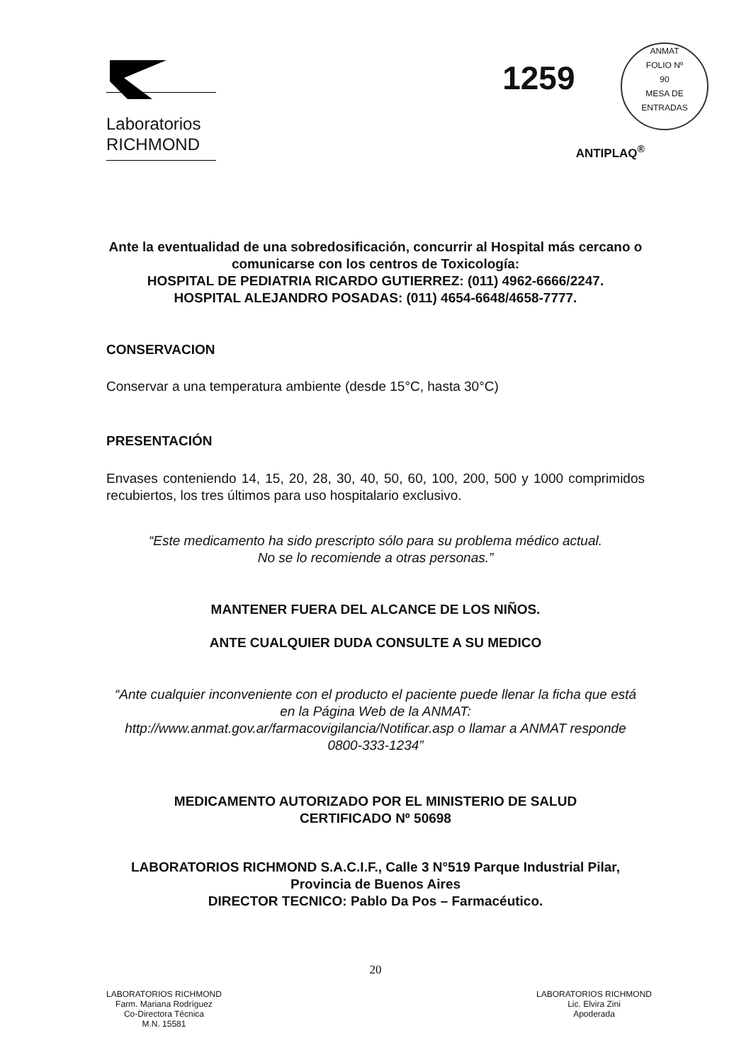Laboratorios
RICHMOND
1259 ANMAT
FOLIO Nº
90
MESA DE ENTRADAS
ANTIPLAQ<sup>®</sup>
Ante la eventualidad de una sobredosificación, concurrir al Hospital más cercano o comunicarse con los centros de Toxicología:
HOSPITAL DE PEDIATRIA RICARDO GUTIERREZ: (011) 4962-6666/2247.
HOSPITAL ALEJANDRO POSADAS: (011) 4654-6648/4658-7777.
CONSERVACION
Conservar a una temperatura ambiente (desde 15°C, hasta 30°C)
PRESENTACIÓN
Envases conteniendo 14, 15, 20, 28, 30, 40, 50, 60, 100, 200, 500 y 1000 comprimidos recubiertos, los tres últimos para uso hospitalario exclusivo.
“Este medicamento ha sido prescripto sólo para su problema médico actual.
No se lo recomiende a otras personas.”
MANTENER FUERA DEL ALCANCE DE LOS NIÑOS.
ANTE CUALQUIER DUDA CONSULTE A SU MEDICO
“Ante cualquier inconveniente con el producto el paciente puede llenar la ficha que está en la Página Web de la ANMAT:
http://www.anmat.gov.ar/farmacovigilancia/Notificar.asp o llamar a ANMAT responde 0800-333-1234”
MEDICAMENTO AUTORIZADO POR EL MINISTERIO DE SALUD
CERTIFICADO Nº 50698
LABORATORIOS RICHMOND S.A.C.I.F., Calle 3 N°519 Parque Industrial Pilar, Provincia de Buenos Aires
DIRECTOR TECNICO: Pablo Da Pos – Farmacéutico.
20
LABORATORIOS RICHMOND
Farm. Mariana Rodríguez
Co-Directora Técnica
M.N. 15581
LABORATORIOS RICHMOND
Lic. Elvira Zini
Apoderada